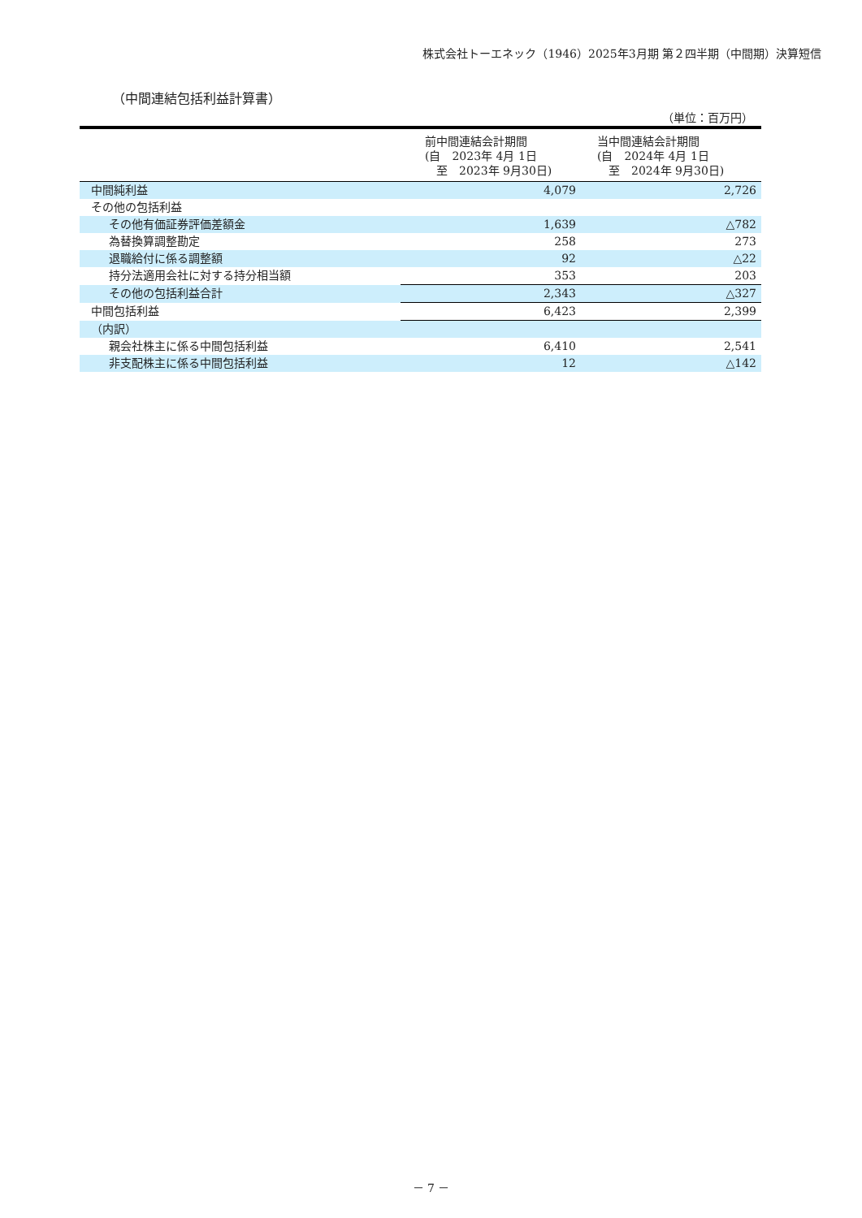株式会社トーエネック（1946）2025年3月期 第２四半期（中間期）決算短信
（中間連結包括利益計算書）
（単位：百万円）
| | 前中間連結会計期間 (自 2023年 4月 1日 至 2023年 9月30日) | 当中間連結会計期間 (自 2024年 4月 1日 至 2024年 9月30日) |
| --- | --- | --- |
| 中間純利益 | 4,079 | 2,726 |
| その他の包括利益 | | |
| その他有価証券評価差額金 | 1,639 | △782 |
| 為替換算調整勘定 | 258 | 273 |
| 退職給付に係る調整額 | 92 | △22 |
| 持分法適用会社に対する持分相当額 | 353 | 203 |
| その他の包括利益合計 | 2,343 | △327 |
| 中間包括利益 | 6,423 | 2,399 |
| （内訳） | | |
| 親会社株主に係る中間包括利益 | 6,410 | 2,541 |
| 非支配株主に係る中間包括利益 | 12 | △142 |
－ 7 －